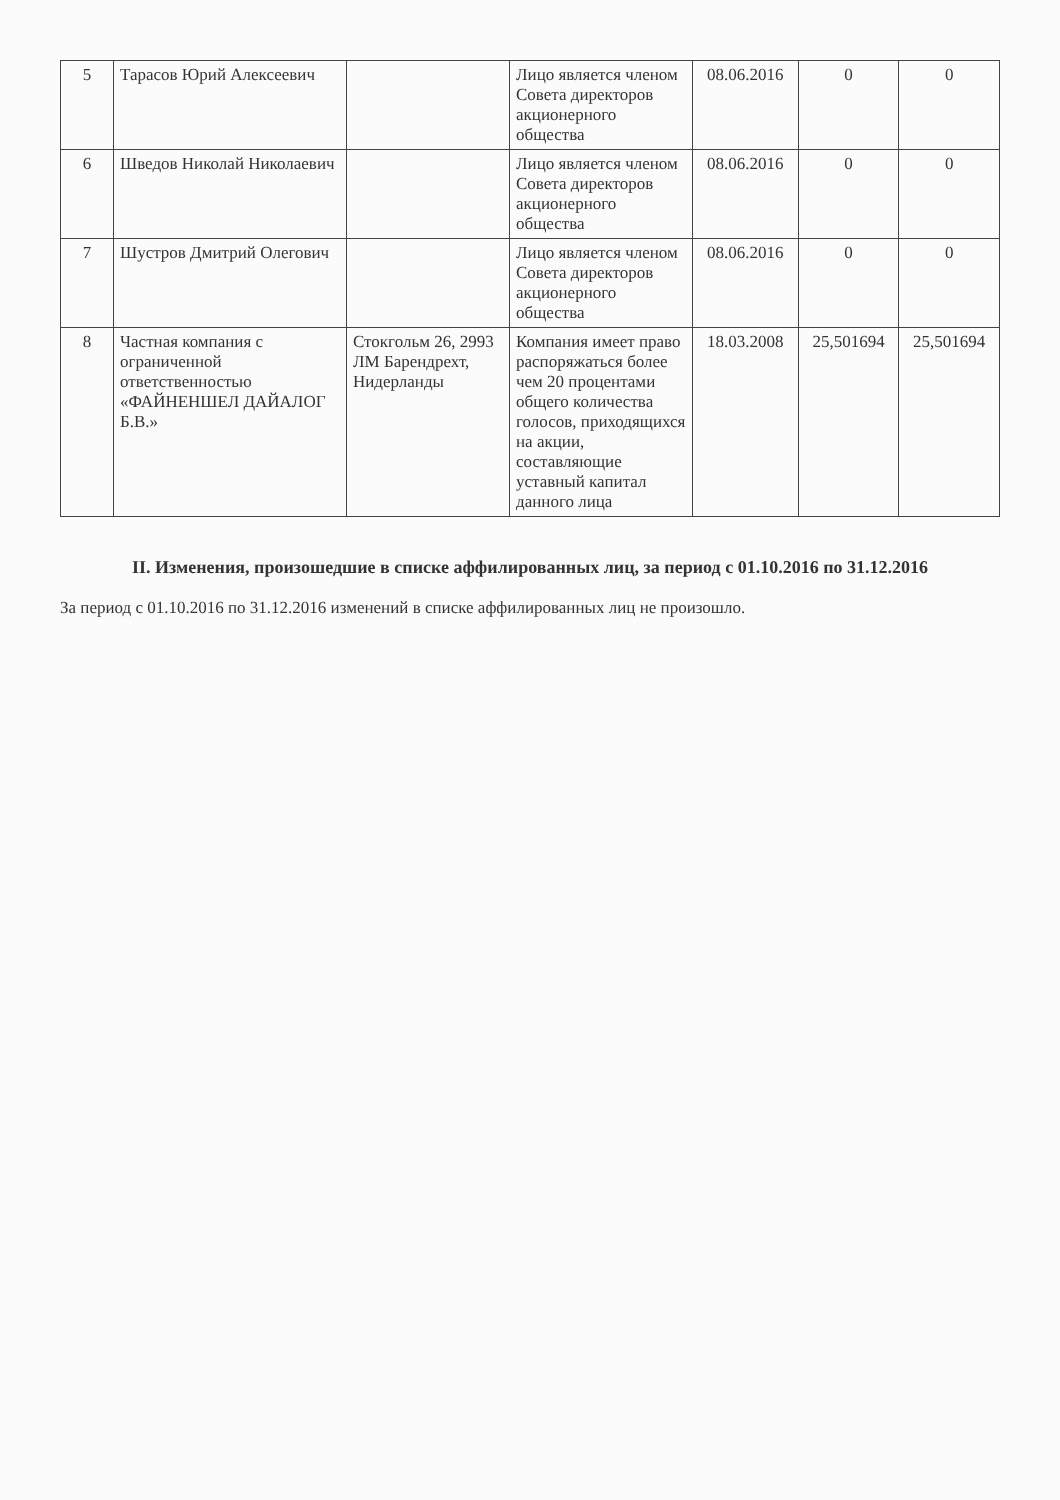| 5 | Тарасов Юрий Алексеевич | | Лицо является членом Совета директоров акционерного общества | 08.06.2016 | 0 | 0 |
| 6 | Шведов Николай Николаевич | | Лицо является членом Совета директоров акционерного общества | 08.06.2016 | 0 | 0 |
| 7 | Шустров Дмитрий Олегович | | Лицо является членом Совета директоров акционерного общества | 08.06.2016 | 0 | 0 |
| 8 | Частная компания с ограниченной ответственностью «ФАЙНЕНШЕЛ ДАЙАЛОГ Б.В.» | Стокгольм 26, 2993 ЛМ Барендрехт, Нидерланды | Компания имеет право распоряжаться более чем 20 процентами общего количества голосов, приходящихся на акции, составляющие уставный капитал данного лица | 18.03.2008 | 25,501694 | 25,501694 |
II. Изменения, произошедшие в списке аффилированных лиц, за период с 01.10.2016 по 31.12.2016
За период с 01.10.2016 по 31.12.2016 изменений в списке аффилированных лиц не произошло.